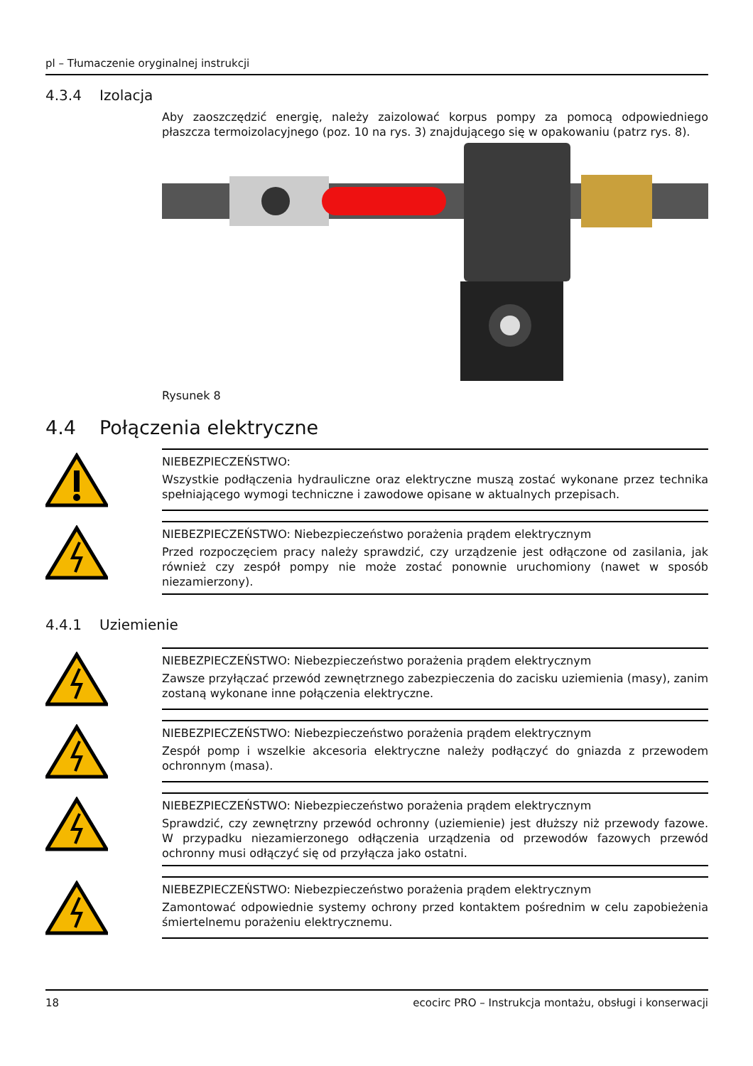pl – Tłumaczenie oryginalnej instrukcji
4.3.4 Izolacja
Aby zaoszczędzić energię, należy zaizolować korpus pompy za pomocą odpowiedniego płaszcza termoizolacyjnego (poz. 10 na rys. 3) znajdującego się w opakowaniu (patrz rys. 8).
Rysunek 8
4.4 Połączenia elektryczne
NIEBEZPIECZEŃSTWO:
Wszystkie podłączenia hydrauliczne oraz elektryczne muszą zostać wykonane przez technika spełniającego wymogi techniczne i zawodowe opisane w aktualnych przepisach.
NIEBEZPIECZEŃSTWO: Niebezpieczeństwo porażenia prądem elektrycznym
Przed rozpoczęciem pracy należy sprawdzić, czy urządzenie jest odłączone od zasilania, jak również czy zespół pompy nie może zostać ponownie uruchomiony (nawet w sposób niezamierzony).
4.4.1 Uziemienie
NIEBEZPIECZEŃSTWO: Niebezpieczeństwo porażenia prądem elektrycznym
Zawsze przyłączać przewód zewnętrznego zabezpieczenia do zacisku uziemienia (masy), zanim zostaną wykonane inne połączenia elektryczne.
NIEBEZPIECZEŃSTWO: Niebezpieczeństwo porażenia prądem elektrycznym
Zespół pomp i wszelkie akcesoria elektryczne należy podłączyć do gniazda z przewodem ochronnym (masa).
NIEBEZPIECZEŃSTWO: Niebezpieczeństwo porażenia prądem elektrycznym
Sprawdzić, czy zewnętrzny przewód ochronny (uziemienie) jest dłuższy niż przewody fazowe. W przypadku niezamierzonego odłączenia urządzenia od przewodów fazowych przewód ochronny musi odłączyć się od przyłącza jako ostatni.
NIEBEZPIECZEŃSTWO: Niebezpieczeństwo porażenia prądem elektrycznym
Zamontować odpowiednie systemy ochrony przed kontaktem pośrednim w celu zapobieżenia śmiertelnemu porażeniu elektrycznemu.
18 ecocirc PRO – Instrukcja montażu, obsługi i konserwacji